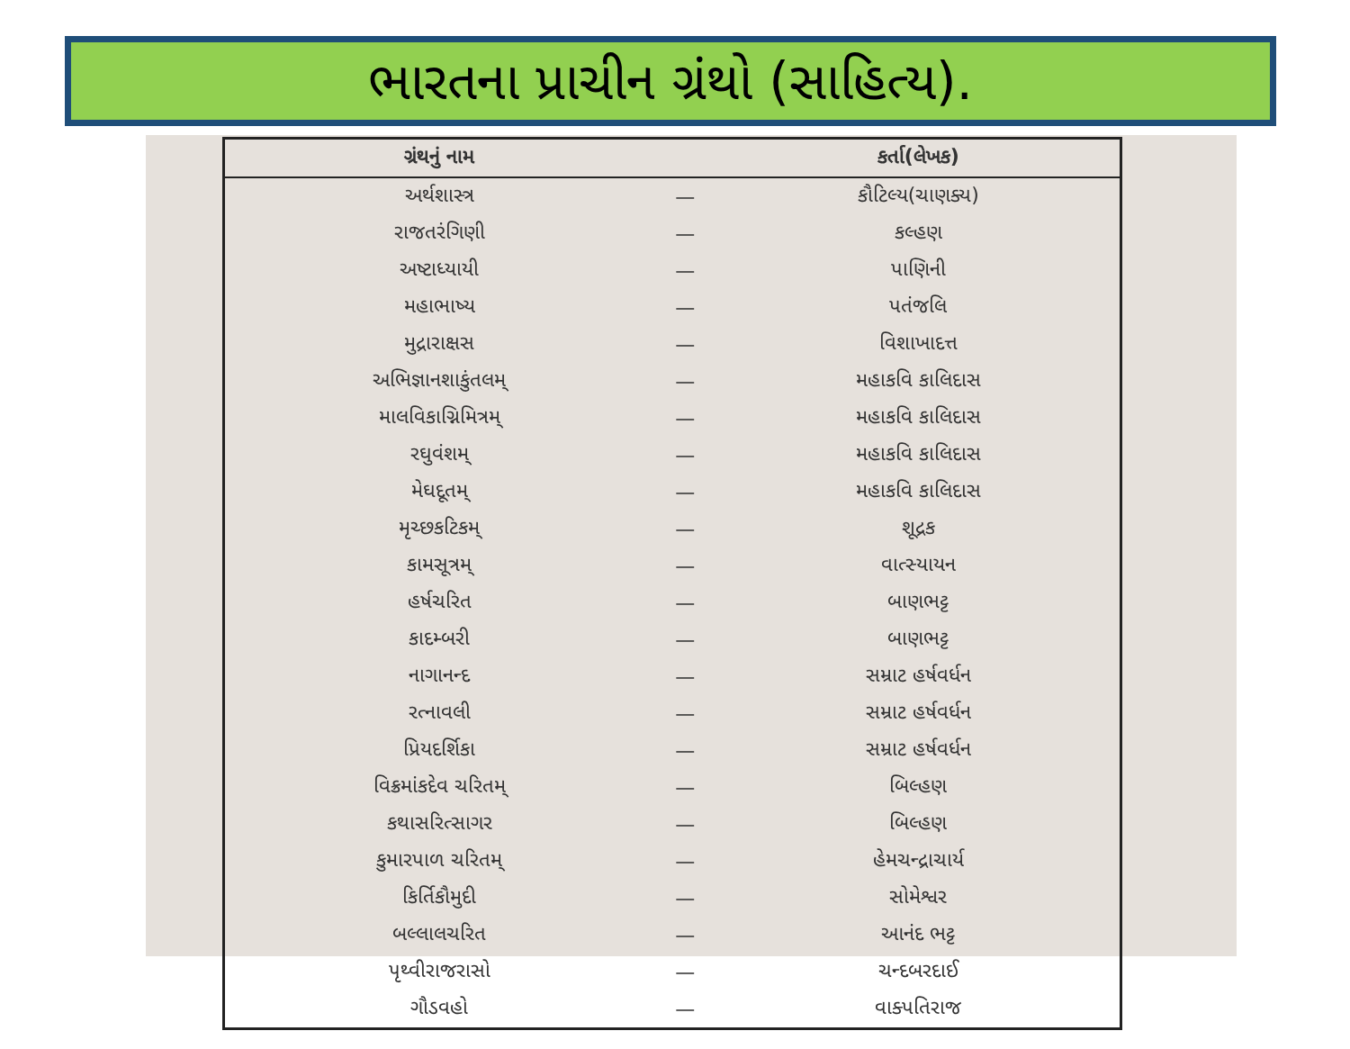ભારતના પ્રાચીન ગ્રંથો (સાહિત્ય).
| ગ્રંથનું નામ | | કર્તા(લેખક) |
| --- | --- | --- |
| અર્થશાસ્ત્ર | — | કૌટિલ્ય(ચાણક્ય) |
| રાજતરંગિણી | — | કલ્હણ |
| અષ્ટાધ્યાયી | — | પાણિની |
| મહાભાષ્ય | — | પતંજલિ |
| મુદ્રારાક્ષસ | — | વિશાખાદત્ત |
| અભિજ્ઞાનશાકુંતલમ્ | — | મહાકવિ કાલિદાસ |
| માલવિકાગ્નિમિત્રમ્ | — | મહાકવિ કાલિદાસ |
| રઘુવંશમ્ | — | મહાકવિ કાલિદાસ |
| મેઘદૂતમ્ | — | મહાકવિ કાલિદાસ |
| મૃચ્છકટિકમ્ | — | શૂદ્રક |
| કામસૂત્રમ્ | — | વાત્સ્યાયન |
| હર્ષચરિત | — | બાણભટ્ટ |
| કાદમ્બરી | — | બાણભટ્ટ |
| નાગાનન્દ | — | સમ્રાટ હર્ષવર્ધન |
| રત્નાવલી | — | સમ્રાટ હર્ષવર્ધન |
| પ્રિયદર્શિકા | — | સમ્રાટ હર્ષવર્ધન |
| વિક્રમાંકદેવ ચરિતમ્ | — | બિલ્હણ |
| કથાસરિત્સાગર | — | બિલ્હણ |
| કુમારપાળ ચરિતમ્ | — | હેમચન્દ્રાચાર્ય |
| કિર્તિકૌમુદી | — | સોમેશ્વર |
| બલ્લાલચરિત | — | આનંદ ભટ્ટ |
| પૃથ્વીરાજરાસો | — | ચન્દબરદાઈ |
| ગૌડવહો | — | વાક્પતિરાજ |